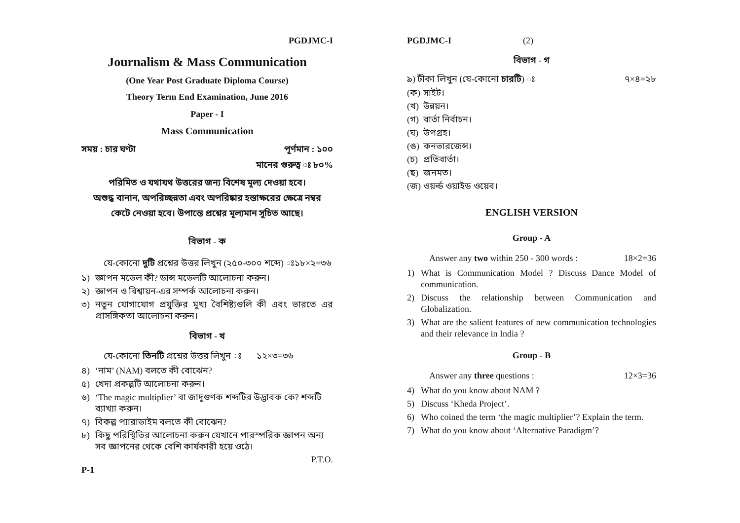PGDJMC-I
Journalism & Mass Communication
(One Year Post Graduate Diploma Course)
Theory Term End Examination, June 2016
Paper - I
Mass Communication
সময় : চার ঘণ্টা পূর্ণমান : ১০০
মানের গুরুত্ব ঃ ৮০%
পরিমিত ও যথাযথ উত্তরের জন্য বিশেষ মূল্য দেওয়া হবে।
অশুদ্ধ বানান, অপরিচ্ছন্নতা এবং অপরিষ্কার হস্তাক্ষরের ক্ষেত্রে নম্বর
কেটে নেওয়া হবে। উপান্তে প্রশ্নের মূল্যমান সূচিত আছে।
বিভাগ - ক
যে-কোনো দুটি প্রশ্নের উত্তর লিখুন (২৫০-৩০০ শব্দে) ঃ১৮×২=৩৬
১) জ্ঞাপন মডেল কী? ডান্স মডেলটি আলোচনা করুন।
২) জ্ঞাপন ও বিশ্বায়ন-এর সম্পর্ক আলোচনা করুন।
৩) নতুন যোগাযোগ প্রযুক্তির মুখ্য বৈশিষ্ট্যগুলি কী এবং ভারতে এর প্রাসঙ্গিকতা আলোচনা করুন।
বিভাগ - খ
যে-কোনো তিনটি প্রশ্নের উত্তর লিখুন ঃ ১২×৩=৩৬
৪) ‘নাম’ (NAM) বলতে কী বোঝেন?
৫) খেদা প্রকল্পটি আলোচনা করুন।
৬) ‘The magic multiplier’ বা জাদুগুণক শব্দটির উদ্ভাবক কে? শব্দটি ব্যাখ্যা করুন।
৭) বিকল্প প্যারাডাইম বলতে কী বোঝেন?
৮) কিছু পরিস্থিতির আলোচনা করুন যেখানে পারস্পরিক জ্ঞাপন অন্য সব জ্ঞাপনের থেকে বেশি কার্যকারী হয়ে ওঠে।
P.T.O.
P-1
PGDJMC-I (2)
বিভাগ - গ
৯) টীকা লিখুন (যে-কোনো চারটি) ঃ ৭×৪=২৮
(ক) সাইট।
(খ) উন্নয়ন।
(গ) বার্তা নির্বাচন।
(ঘ) উপগ্রহ।
(ঙ) কনভারজেন্স।
(চ) প্রতিবার্তা।
(ছ) জনমত।
(জ) ওয়র্ল্ড ওয়াইড ওয়েব।
ENGLISH VERSION
Group - A
Answer any two within 250 - 300 words : 18×2=36
1) What is Communication Model ? Discuss Dance Model of communication.
2) Discuss the relationship between Communication and Globalization.
3) What are the salient features of new communication technologies and their relevance in India ?
Group - B
Answer any three questions : 12×3=36
4) What do you know about NAM ?
5) Discuss ‘Kheda Project’.
6) Who coined the term ‘the magic multiplier’? Explain the term.
7) What do you know about ‘Alternative Paradigm’?